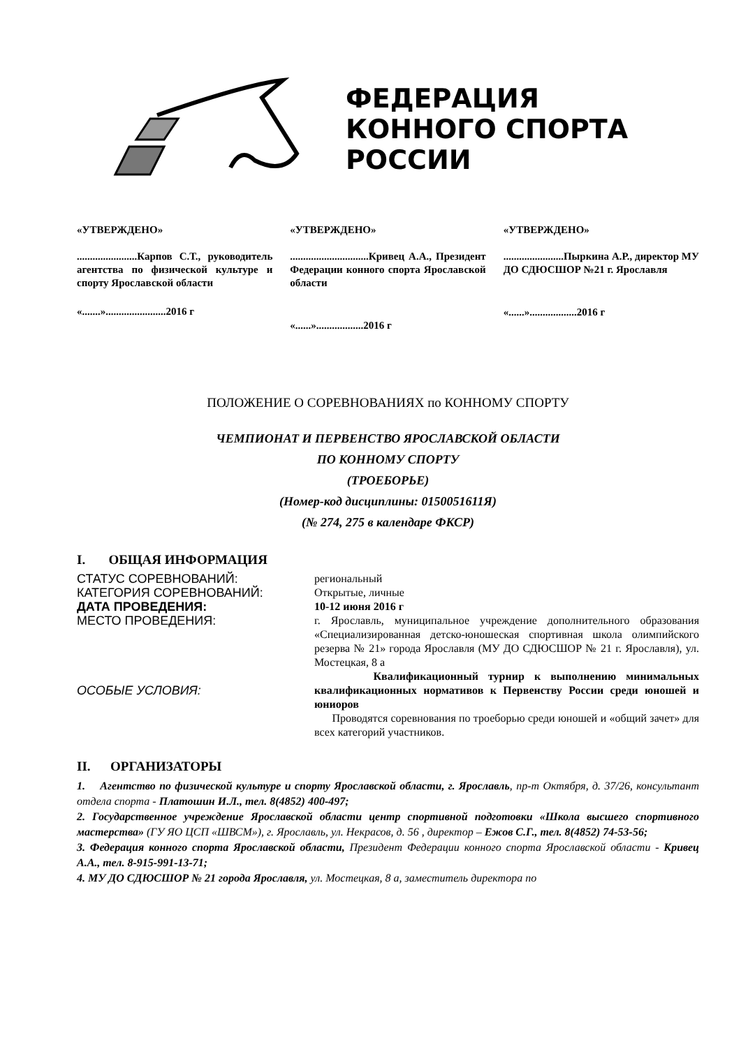ФЕДЕРАЦИЯ
КОННОГО СПОРТА
РОССИИ
«УТВЕРЖДЕНО»
.......................Карпов С.Т., руководитель агентства по физической культуре и спорту Ярославской области
«.......».......................2016 г
«УТВЕРЖДЕНО»
..............................Кривец А.А., Президент Федерации конного спорта Ярославской области
«......»..................2016 г
«УТВЕРЖДЕНО»
.......................Пыркина А.Р., директор МУ ДО СДЮСШОР №21 г. Ярославля
«......»..................2016 г
ПОЛОЖЕНИЕ О СОРЕВНОВАНИЯХ по КОННОМУ СПОРТУ
ЧЕМПИОНАТ И ПЕРВЕНСТВО ЯРОСЛАВСКОЙ ОБЛАСТИ
ПО КОННОМУ СПОРТУ
(ТРОЕБОРЬЕ)
(Номер-код дисциплины: 0150051611Я)
(№ 274, 275 в календаре ФКСР)
I. ОБЩАЯ ИНФОРМАЦИЯ
| СТАТУС СОРЕВНОВАНИЙ: | региональный |
| КАТЕГОРИЯ СОРЕВНОВАНИЙ: | Открытые, личные |
| ДАТА ПРОВЕДЕНИЯ: | 10-12 июня 2016 г |
| МЕСТО ПРОВЕДЕНИЯ: | г. Ярославль, муниципальное учреждение дополнительного образования «Специализированная детско-юношеская спортивная школа олимпийского резерва № 21» города Ярославля (МУ ДО СДЮСШОР № 21 г. Ярославля), ул. Мостецкая, 8 а |
| ОСОБЫЕ УСЛОВИЯ: | Квалификационный турнир к выполнению минимальных квалификационных нормативов к Первенству России среди юношей и юниоров Проводятся соревнования по троеборью среди юношей и «общий зачет» для всех категорий участников. |
II. ОРГАНИЗАТОРЫ
1. Агентство по физической культуре и спорту Ярославской области, г. Ярославль, пр-т Октября, д. 37/26, консультант отдела спорта - Платошин И.Л., тел. 8(4852) 400-497;
2. Государственное учреждение Ярославской области центр спортивной подготовки «Школа высшего спортивного мастерства» (ГУ ЯО ЦСП «ШВСМ»), г. Ярославль, ул. Некрасов, д. 56 , директор – Ежов С.Г., тел. 8(4852) 74-53-56;
3. Федерация конного спорта Ярославской области, Президент Федерации конного спорта Ярославской области - Кривец А.А., тел. 8-915-991-13-71;
4. МУ ДО СДЮСШОР № 21 города Ярославля, ул. Мостецкая, 8 а, заместитель директора по